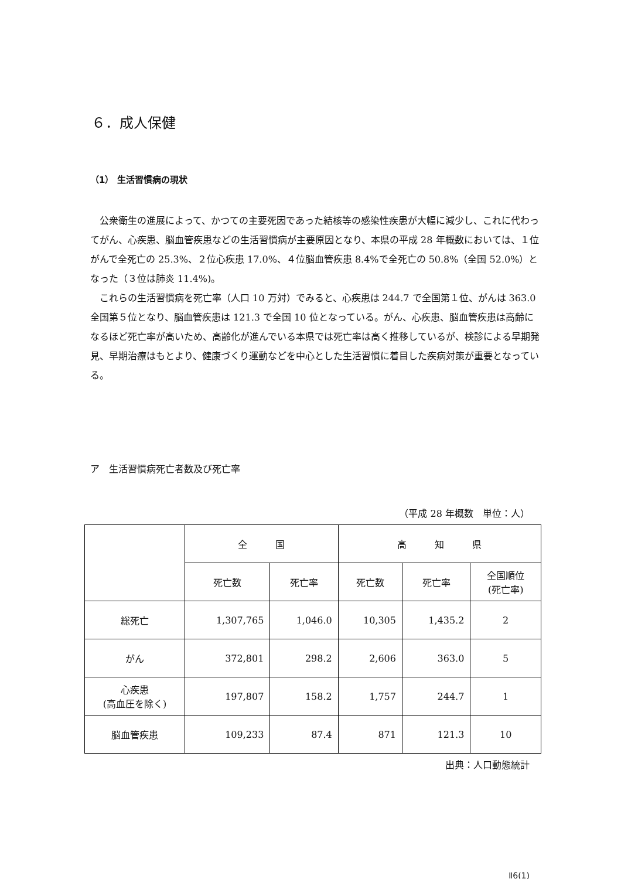６．成人保健
（1） 生活習慣病の現状
公衆衛生の進展によって、かつての主要死因であった結核等の感染性疾患が大幅に減少し、これに代わってがん、心疾患、脳血管疾患などの生活習慣病が主要原因となり、本県の平成 28 年概数においては、１位がんで全死亡の 25.3%、２位心疾患 17.0%、４位脳血管疾患 8.4%で全死亡の 50.8%（全国 52.0%）となった（３位は肺炎 11.4%)。
これらの生活習慣病を死亡率（人口 10 万対）でみると、心疾患は 244.7 で全国第１位、がんは 363.0 全国第５位となり、脳血管疾患は 121.3 で全国 10 位となっている。がん、心疾患、脳血管疾患は高齢になるほど死亡率が高いため、高齢化が進んでいる本県では死亡率は高く推移しているが、検診による早期発見、早期治療はもとより、健康づくり運動などを中心とした生活習慣に着目した疾病対策が重要となっている。
ア　生活習慣病死亡者数及び死亡率
（平成 28 年概数　単位：人）
| | 全 国 | | 高 知 県 | | |
| --- | --- | --- | --- | --- | --- |
| | 死亡数 | 死亡率 | 死亡数 | 死亡率 | 全国順位 (死亡率) |
| 総死亡 | 1,307,765 | 1,046.0 | 10,305 | 1,435.2 | 2 |
| がん | 372,801 | 298.2 | 2,606 | 363.0 | 5 |
| 心疾患 (高血圧を除く) | 197,807 | 158.2 | 1,757 | 244.7 | 1 |
| 脳血管疾患 | 109,233 | 87.4 | 871 | 121.3 | 10 |
出典：人口動態統計
Ⅱ6(1)